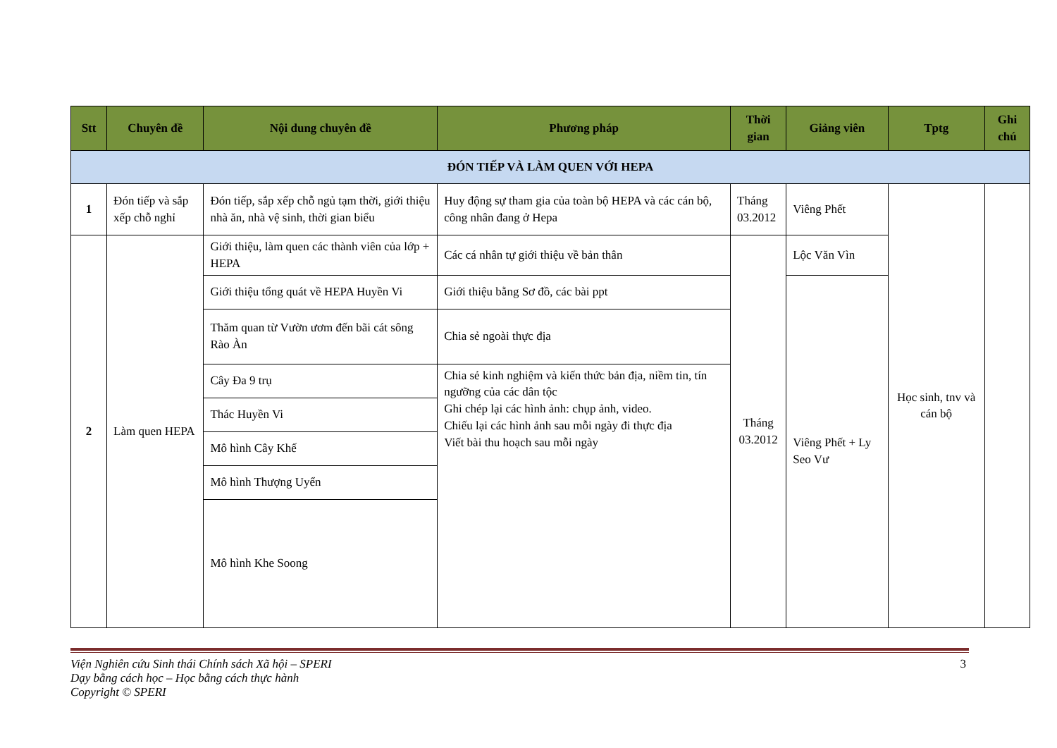| Stt | Chuyên đề | Nội dung chuyên đề | Phương pháp | Thời gian | Giảng viên | Tptg | Ghi chú |
| --- | --- | --- | --- | --- | --- | --- | --- |
| ĐÓN TIẾP VÀ LÀM QUEN VỚI HEPA | | | | | | | |
| 1 | Đón tiếp và sắp xếp chỗ nghỉ | Đón tiếp, sắp xếp chỗ ngủ tạm thời, giới thiệu nhà ăn, nhà vệ sinh, thời gian biểu | Huy động sự tham gia của toàn bộ HEPA và các cán bộ, công nhân đang ở Hepa | Tháng 03.2012 | Viêng Phết | Học sinh, tnv và cán bộ | |
| 2 | Làm quen HEPA | Giới thiệu, làm quen các thành viên của lớp + HEPA | Các cá nhân tự giới thiệu về bản thân | Tháng 03.2012 | Lộc Văn Vìn | | |
| | | Giới thiệu tổng quát về HEPA Huyền Vi | Giới thiệu bằng Sơ đồ, các bài ppt | | Viêng Phết + Ly Seo Vư | | |
| | | Thăm quan từ Vườn ươm đến bãi cát sông Rào Àn | Chia sẻ ngoài thực địa | | | | |
| | | Cây Đa 9 trụ | Chia sẻ kinh nghiệm và kiến thức bản địa, niềm tin, tín ngưỡng của các dân tộc Ghi chép lại các hình ảnh: chụp ảnh, video. Chiếu lại các hình ảnh sau mỗi ngày đi thực địa Viết bài thu hoạch sau mỗi ngày | | | | |
| | | Thác Huyền Vi | | | | | |
| | | Mô hình Cây Khế | | | | | |
| | | Mô hình Thượng Uyển | | | | | |
| | | Mô hình Khe Soong | | | | | |
Viện Nghiên cứu Sinh thái Chính sách Xã hội – SPERI
Dạy bằng cách học – Học bằng cách thực hành
Copyright © SPERI
3